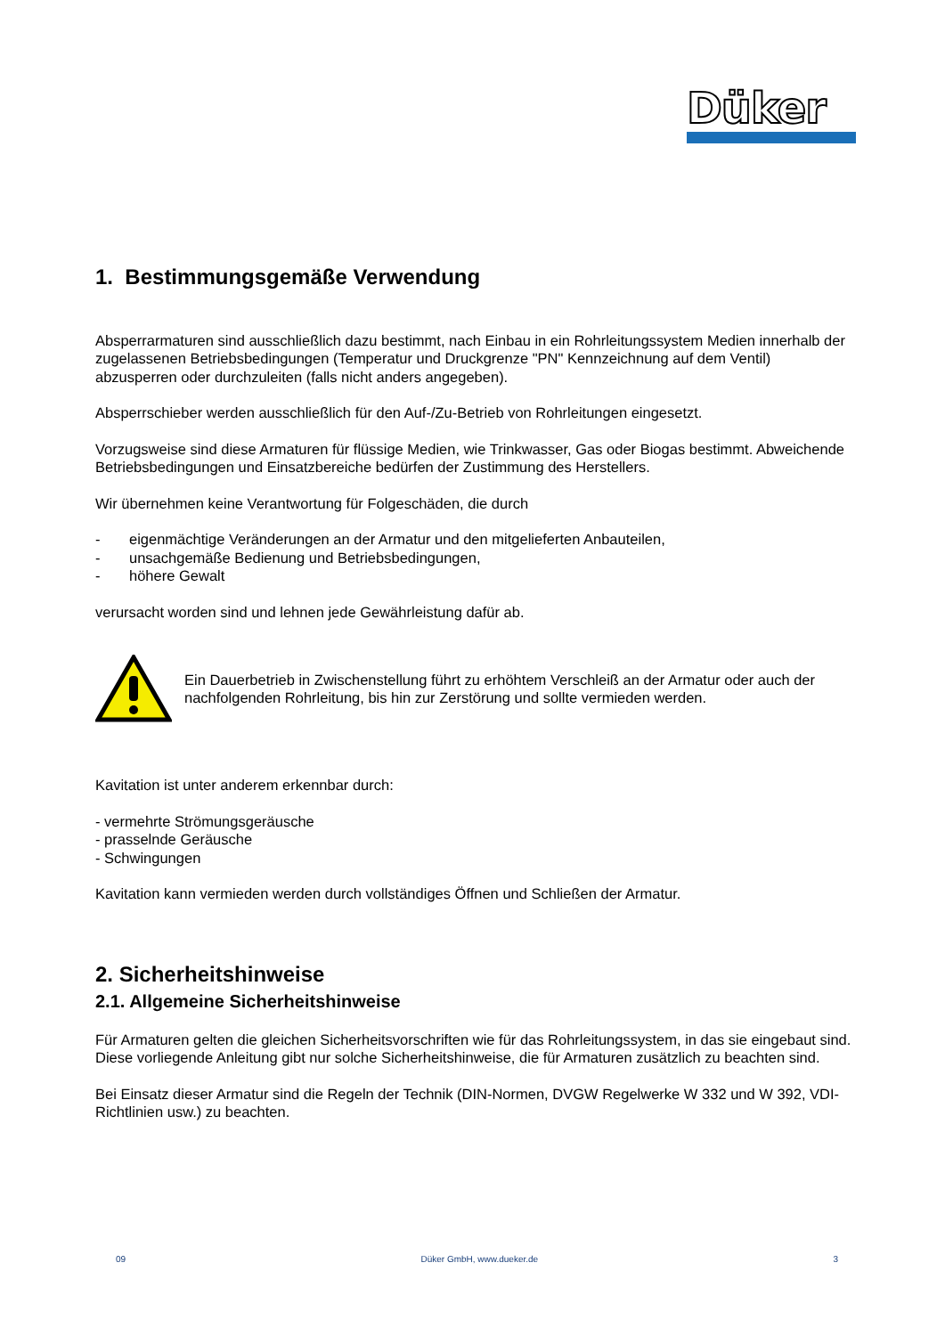Düker
1. Bestimmungsgemäße Verwendung
Absperrarmaturen sind ausschließlich dazu bestimmt, nach Einbau in ein Rohrleitungssystem Medien innerhalb der zugelassenen Betriebsbedingungen (Temperatur und Druckgrenze "PN" Kennzeichnung auf dem Ventil) abzusperren oder durchzuleiten (falls nicht anders angegeben).
Absperrschieber werden ausschließlich für den Auf-/Zu-Betrieb von Rohrleitungen eingesetzt.
Vorzugsweise sind diese Armaturen für flüssige Medien, wie Trinkwasser, Gas oder Biogas bestimmt. Abweichende Betriebsbedingungen und Einsatzbereiche bedürfen der Zustimmung des Herstellers.
Wir übernehmen keine Verantwortung für Folgeschäden, die durch
- eigenmächtige Veränderungen an der Armatur und den mitgelieferten Anbauteilen,
- unsachgemäße Bedienung und Betriebsbedingungen,
- höhere Gewalt
verursacht worden sind und lehnen jede Gewährleistung dafür ab.
Ein Dauerbetrieb in Zwischenstellung führt zu erhöhtem Verschleiß an der Armatur oder auch der nachfolgenden Rohrleitung, bis hin zur Zerstörung und sollte vermieden werden.
Kavitation ist unter anderem erkennbar durch:
- vermehrte Strömungsgeräusche
- prasselnde Geräusche
- Schwingungen
Kavitation kann vermieden werden durch vollständiges Öffnen und Schließen der Armatur.
2. Sicherheitshinweise
2.1. Allgemeine Sicherheitshinweise
Für Armaturen gelten die gleichen Sicherheitsvorschriften wie für das Rohrleitungssystem, in das sie eingebaut sind. Diese vorliegende Anleitung gibt nur solche Sicherheitshinweise, die für Armaturen zusätzlich zu beachten sind.
Bei Einsatz dieser Armatur sind die Regeln der Technik (DIN-Normen, DVGW Regelwerke W 332 und W 392, VDI-Richtlinien usw.) zu beachten.
09 Düker GmbH, www.dueker.de 3